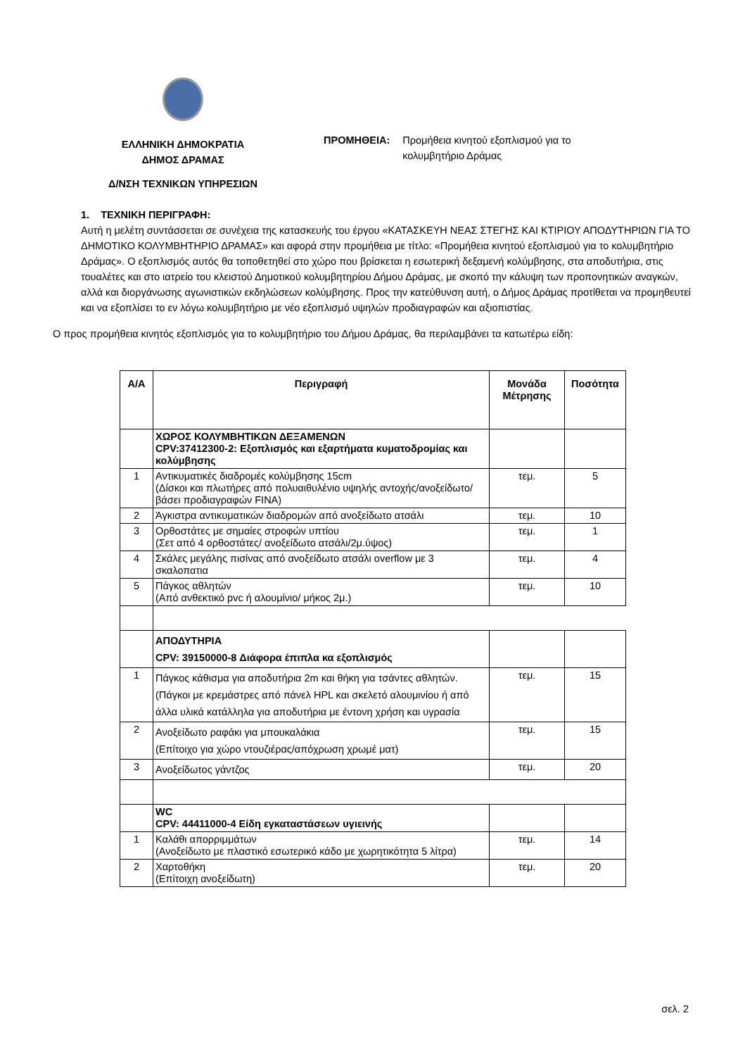ΕΛΛΗΝΙΚΗ ΔΗΜΟΚΡΑΤΙΑ
ΔΗΜΟΣ ΔΡΑΜΑΣ
Δ/ΝΣΗ ΤΕΧΝΙΚΩΝ ΥΠΗΡΕΣΙΩΝ
ΠΡΟΜΗΘΕΙΑ: Προμήθεια κινητού εξοπλισμού για το
κολυμβητήριο Δράμας
1. ΤΕΧΝΙΚΗ ΠΕΡΙΓΡΑΦΗ:
Αυτή η μελέτη συντάσσεται σε συνέχεια της κατασκευής του έργου «ΚΑΤΑΣΚΕΥΗ ΝΕΑΣ ΣΤΕΓΗΣ ΚΑΙ ΚΤΙΡΙΟΥ ΑΠΟΔΥΤΗΡΙΩΝ ΓΙΑ ΤΟ ΔΗΜΟΤΙΚΟ ΚΟΛΥΜΒΗΤΗΡΙΟ ΔΡΑΜΑΣ» και αφορά στην προμήθεια με τίτλο: «Προμήθεια κινητού εξοπλισμού για το κολυμβητήριο Δράμας». Ο εξοπλισμός αυτός θα τοποθετηθεί στο χώρο που βρίσκεται η εσωτερική δεξαμενή κολύμβησης, στα αποδυτήρια, στις τουαλέτες και στο ιατρείο του κλειστού Δημοτικού κολυμβητηρίου Δήμου Δράμας, με σκοπό την κάλυψη των προπονητικών αναγκών, αλλά και διοργάνωσης αγωνιστικών εκδηλώσεων κολύμβησης. Προς την κατεύθυνση αυτή, ο Δήμος Δράμας προτίθεται να προμηθευτεί και να εξοπλίσει το εν λόγω κολυμβητήριο με νέο εξοπλισμό υψηλών προδιαγραφών και αξιοπιστίας.
Ο προς προμήθεια κινητός εξοπλισμός για το κολυμβητήριο του Δήμου Δράμας, θα περιλαμβάνει τα κατωτέρω είδη:
| Α/Α | Περιγραφή | Μονάδα Μέτρησης | Ποσότητα |
| --- | --- | --- | --- |
| | ΧΩΡΟΣ ΚΟΛΥΜΒΗΤΙΚΩΝ ΔΕΞΑΜΕΝΩΝ CPV:37412300-2: Εξοπλισμός και εξαρτήματα κυματοδρομίας και κολύμβησης | | |
| 1 | Αντικυματικές διαδρομές κολύμβησης 15cm (Δίσκοι και πλωτήρες από πολυαιθυλένιο υψηλής αντοχής/ανοξείδωτο/βάσει προδιαγραφών FINA) | τεμ. | 5 |
| 2 | Άγκιστρα αντικυματικών διαδρομών από ανοξείδωτο ατσάλι | τεμ. | 10 |
| 3 | Ορθοστάτες με σημαίες στροφών υπτίου (Σετ από 4 ορθοστάτες/ ανοξείδωτο ατσάλι/2μ.ύψος) | τεμ. | 1 |
| 4 | Σκάλες μεγάλης πισίνας από ανοξείδωτο ατσάλι overflow με 3 σκαλοπατια | τεμ. | 4 |
| 5 | Πάγκος αθλητών (Από ανθεκτικό pvc ή αλουμίνιο/ μήκος 2μ.) | τεμ. | 10 |
| | ΑΠΟΔΥΤΗΡΙΑ CPV: 39150000-8 Διάφορα έπιπλα κα εξοπλισμός | | |
| 1 | Πάγκος κάθισμα για αποδυτήρια 2m και θήκη για τσάντες αθλητών. (Πάγκοι με κρεμάστρες από πάνελ HPL και σκελετό αλουμινίου ή από άλλα υλικά κατάλληλα για αποδυτήρια με έντονη χρήση και υγρασία | τεμ. | 15 |
| 2 | Ανοξείδωτο ραφάκι για μπουκαλάκια (Επίτοιχο για χώρο ντουζιέρας/απόχρωση χρωμέ ματ) | τεμ. | 15 |
| 3 | Ανοξείδωτος γάντζος | τεμ. | 20 |
| | WC CPV: 44411000-4 Είδη εγκαταστάσεων υγιεινής | | |
| 1 | Καλάθι απορριμμάτων (Ανοξείδωτο με πλαστικό εσωτερικό κάδο με χωρητικότητα 5 λίτρα) | τεμ. | 14 |
| 2 | Χαρτοθήκη (Επίτοιχη ανοξείδωτη) | τεμ. | 20 |
σελ. 2